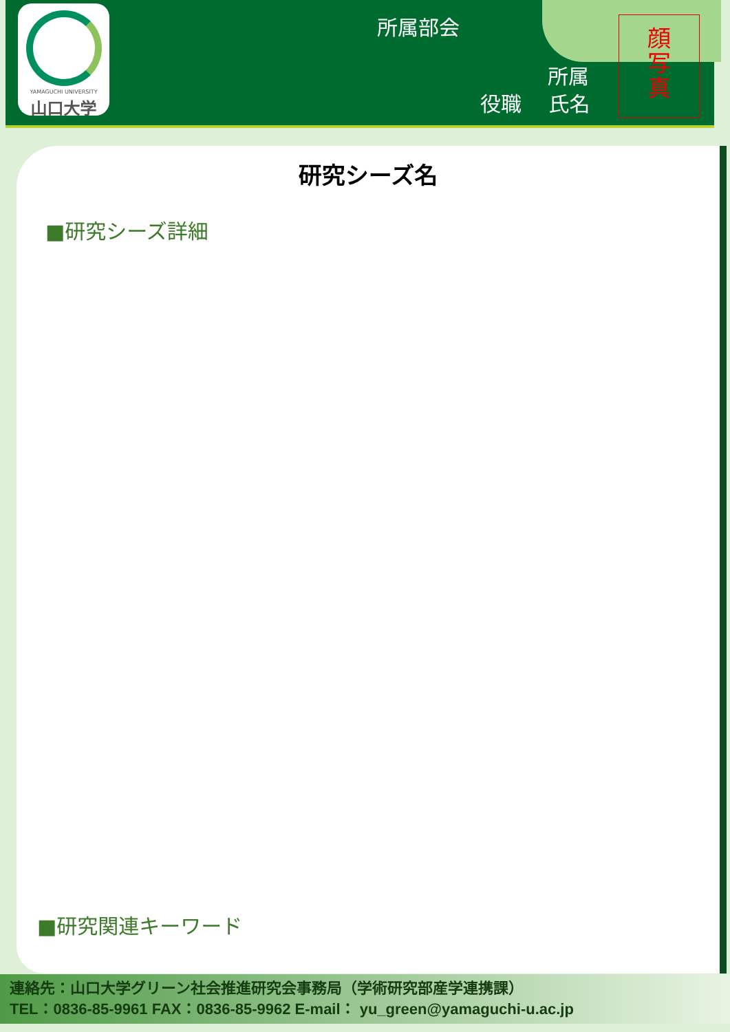YAMAGUCHI UNIVERSITY
山口大学
所属部会
所属
役職　 氏名
顔
写
真
研究シーズ名
■研究シーズ詳細
■研究関連キーワード
連絡先：山口大学グリーン社会推進研究会事務局（学術研究部産学連携課）
TEL：0836-85-9961 FAX：0836-85-9962 E-mail： yu_green@yamaguchi-u.ac.jp